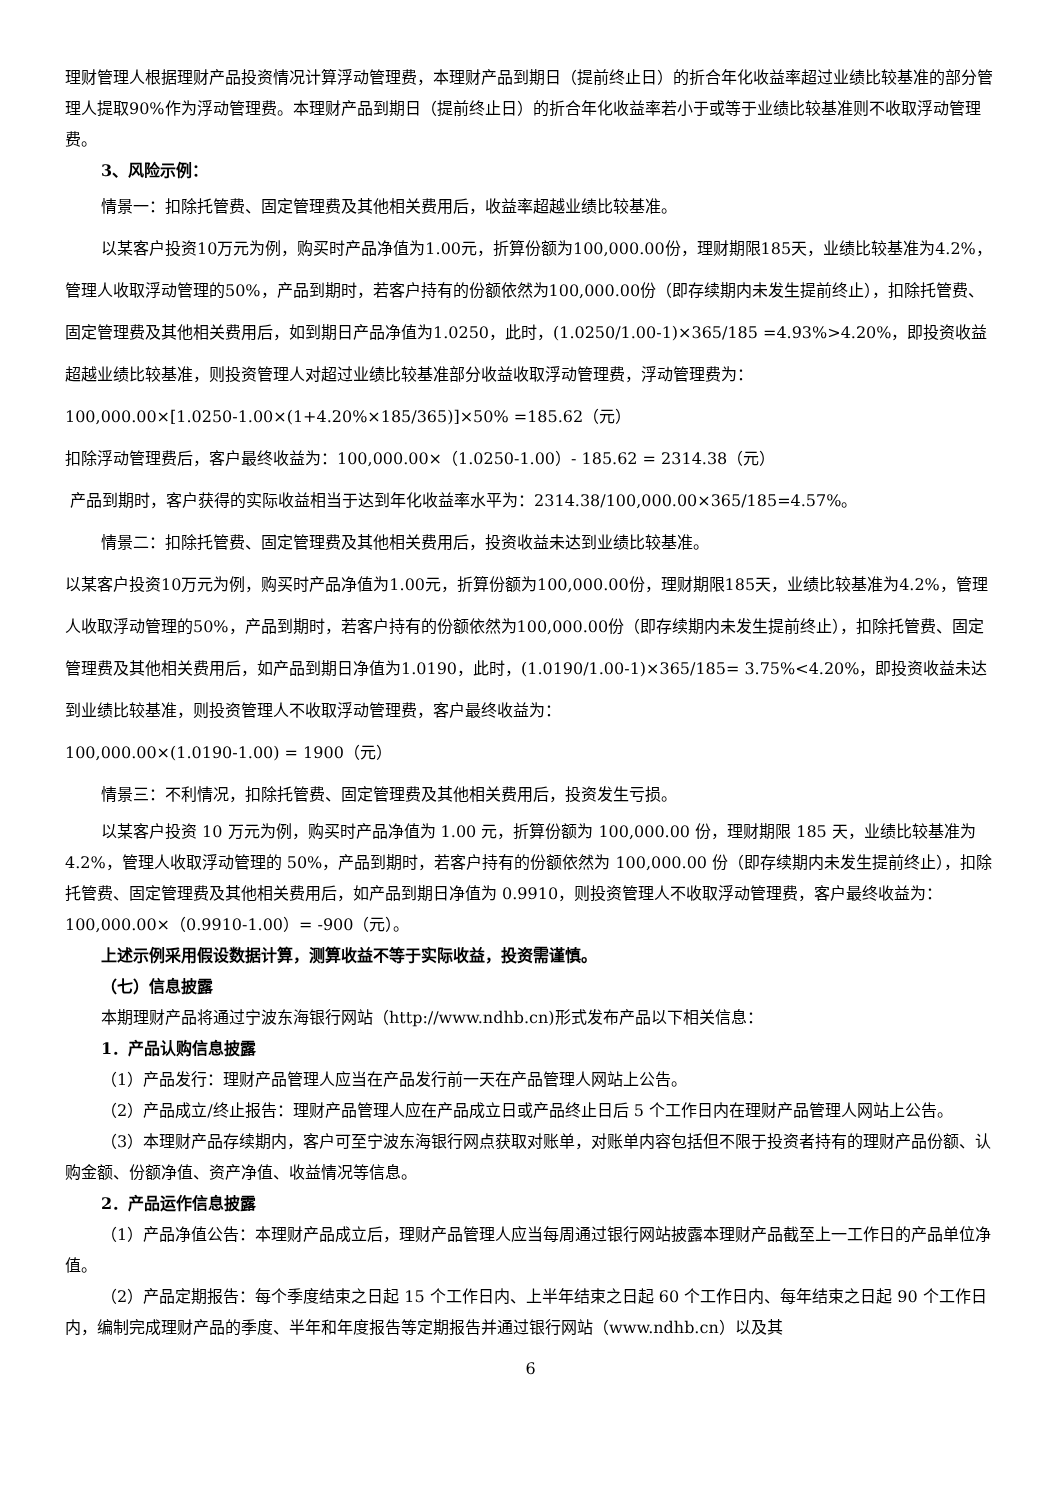理财管理人根据理财产品投资情况计算浮动管理费，本理财产品到期日（提前终止日）的折合年化收益率超过业绩比较基准的部分管理人提取90%作为浮动管理费。本理财产品到期日（提前终止日）的折合年化收益率若小于或等于业绩比较基准则不收取浮动管理费。
3、风险示例：
情景一：扣除托管费、固定管理费及其他相关费用后，收益率超越业绩比较基准。
以某客户投资10万元为例，购买时产品净值为1.00元，折算份额为100,000.00份，理财期限185天，业绩比较基准为4.2%，管理人收取浮动管理的50%，产品到期时，若客户持有的份额依然为100,000.00份（即存续期内未发生提前终止），扣除托管费、固定管理费及其他相关费用后，如到期日产品净值为1.0250，此时，(1.0250/1.00-1)×365/185 =4.93%>4.20%，即投资收益超越业绩比较基准，则投资管理人对超过业绩比较基准部分收益收取浮动管理费，浮动管理费为：
100,000.00×[1.0250-1.00×(1+4.20%×185/365)]×50% =185.62（元）
扣除浮动管理费后，客户最终收益为：100,000.00×（1.0250-1.00）- 185.62 = 2314.38（元）
产品到期时，客户获得的实际收益相当于达到年化收益率水平为：2314.38/100,000.00×365/185=4.57%。
情景二：扣除托管费、固定管理费及其他相关费用后，投资收益未达到业绩比较基准。
以某客户投资10万元为例，购买时产品净值为1.00元，折算份额为100,000.00份，理财期限185天，业绩比较基准为4.2%，管理人收取浮动管理的50%，产品到期时，若客户持有的份额依然为100,000.00份（即存续期内未发生提前终止），扣除托管费、固定管理费及其他相关费用后，如产品到期日净值为1.0190，此时，(1.0190/1.00-1)×365/185= 3.75%<4.20%，即投资收益未达到业绩比较基准，则投资管理人不收取浮动管理费，客户最终收益为：
100,000.00×(1.0190-1.00) = 1900（元）
情景三：不利情况，扣除托管费、固定管理费及其他相关费用后，投资发生亏损。
以某客户投资 10 万元为例，购买时产品净值为 1.00 元，折算份额为 100,000.00 份，理财期限 185 天，业绩比较基准为 4.2%，管理人收取浮动管理的 50%，产品到期时，若客户持有的份额依然为 100,000.00 份（即存续期内未发生提前终止），扣除托管费、固定管理费及其他相关费用后，如产品到期日净值为 0.9910，则投资管理人不收取浮动管理费，客户最终收益为：100,000.00×（0.9910-1.00）= -900（元）。
上述示例采用假设数据计算，测算收益不等于实际收益，投资需谨慎。
（七）信息披露
本期理财产品将通过宁波东海银行网站（http://www.ndhb.cn)形式发布产品以下相关信息：
1．产品认购信息披露
（1）产品发行：理财产品管理人应当在产品发行前一天在产品管理人网站上公告。
（2）产品成立/终止报告：理财产品管理人应在产品成立日或产品终止日后 5 个工作日内在理财产品管理人网站上公告。
（3）本理财产品存续期内，客户可至宁波东海银行网点获取对账单，对账单内容包括但不限于投资者持有的理财产品份额、认购金额、份额净值、资产净值、收益情况等信息。
2．产品运作信息披露
（1）产品净值公告：本理财产品成立后，理财产品管理人应当每周通过银行网站披露本理财产品截至上一工作日的产品单位净值。
（2）产品定期报告：每个季度结束之日起 15 个工作日内、上半年结束之日起 60 个工作日内、每年结束之日起 90 个工作日内，编制完成理财产品的季度、半年和年度报告等定期报告并通过银行网站（www.ndhb.cn）以及其
6